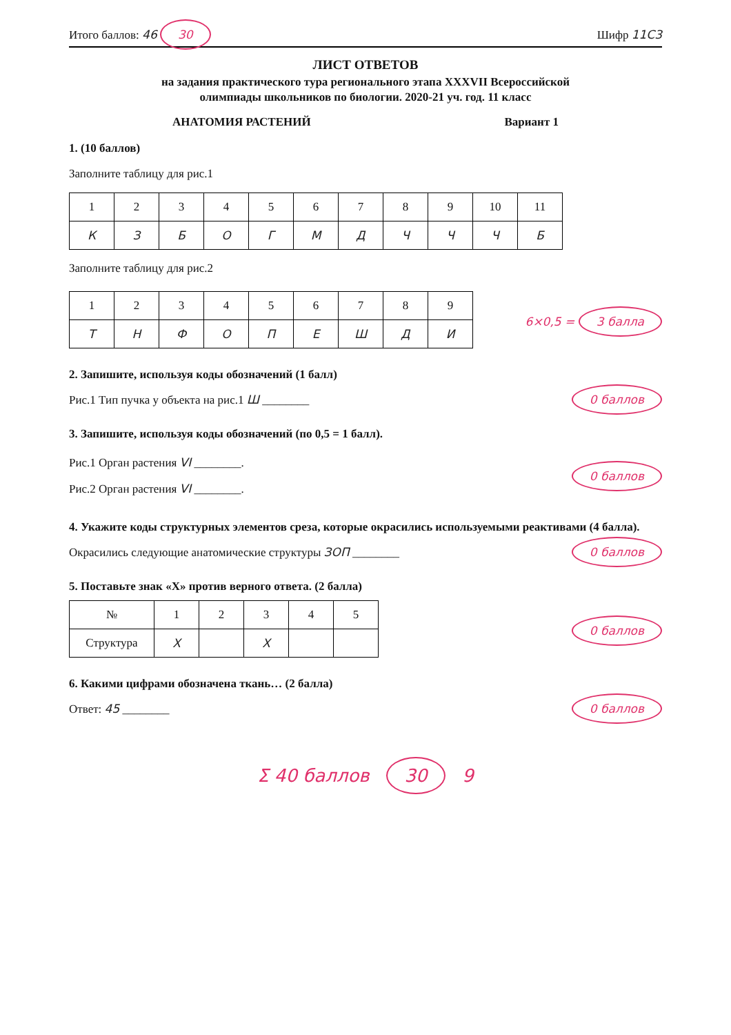Итого баллов: 46 30 Шифр 11С3
ЛИСТ ОТВЕТОВ
на задания практического тура регионального этапа XXXVII Всероссийской
олимпиады школьников по биологии. 2020-21 уч. год. 11 класс
АНАТОМИЯ РАСТЕНИЙ Вариант 1
1. (10 баллов)
Заполните таблицу для рис.1
| 1 | 2 | 3 | 4 | 5 | 6 | 7 | 8 | 9 | 10 | 11 |
| К | З | Б | О | Г | М | Д | Ч | Ч | Ч | Б |
Заполните таблицу для рис.2
| 1 | 2 | 3 | 4 | 5 | 6 | 7 | 8 | 9 |
| Т | Н | Ф | О | П | Е | Ш | Д | И |
6×0,5 = 3 балла
2. Запишите, используя коды обозначений (1 балл)
Рис.1 Тип пучка у объекта на рис.1 Ш ________ 0 баллов
3. Запишите, используя коды обозначений (по 0,5 = 1 балл).
Рис.1 Орган растения VI ________.
Рис.2 Орган растения VI ________.
0 баллов
4. Укажите коды структурных элементов среза, которые окрасились используемыми реактивами (4 балла).
Окрасились следующие анатомические структуры ЗОП ________ 0 баллов
5. Поставьте знак «Х» против верного ответа. (2 балла)
| № | 1 | 2 | 3 | 4 | 5 |
| Структура | X | | X | | |
0 баллов
6. Какими цифрами обозначена ткань… (2 балла)
Ответ: 45 ________ 0 баллов
Σ 40 баллов 30 9